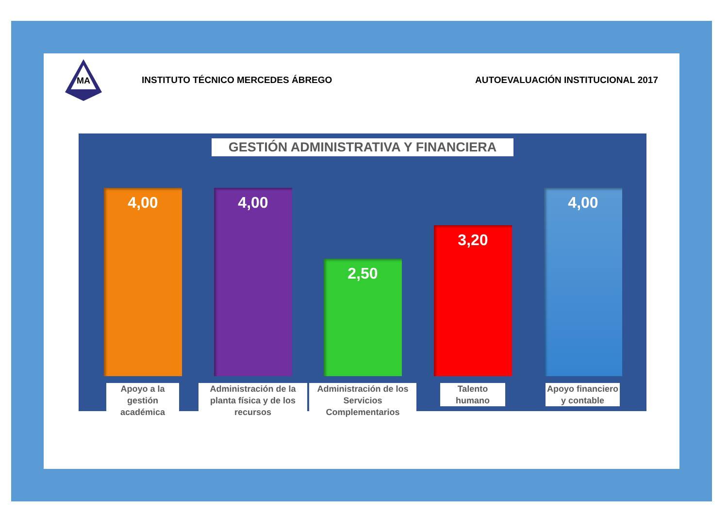MA
INSTITUTO TÉCNICO MERCEDES ÁBREGO
AUTOEVALUACIÓN INSTITUCIONAL 2017
GESTIÓN ADMINISTRATIVA Y FINANCIERA
4,00 4,00 2,50 3,20 4,00
Apoyo a la gestión académica
Administración de la planta física y de los recursos
Administración de los Servicios Complementarios
Talento humano
Apoyo financiero y contable